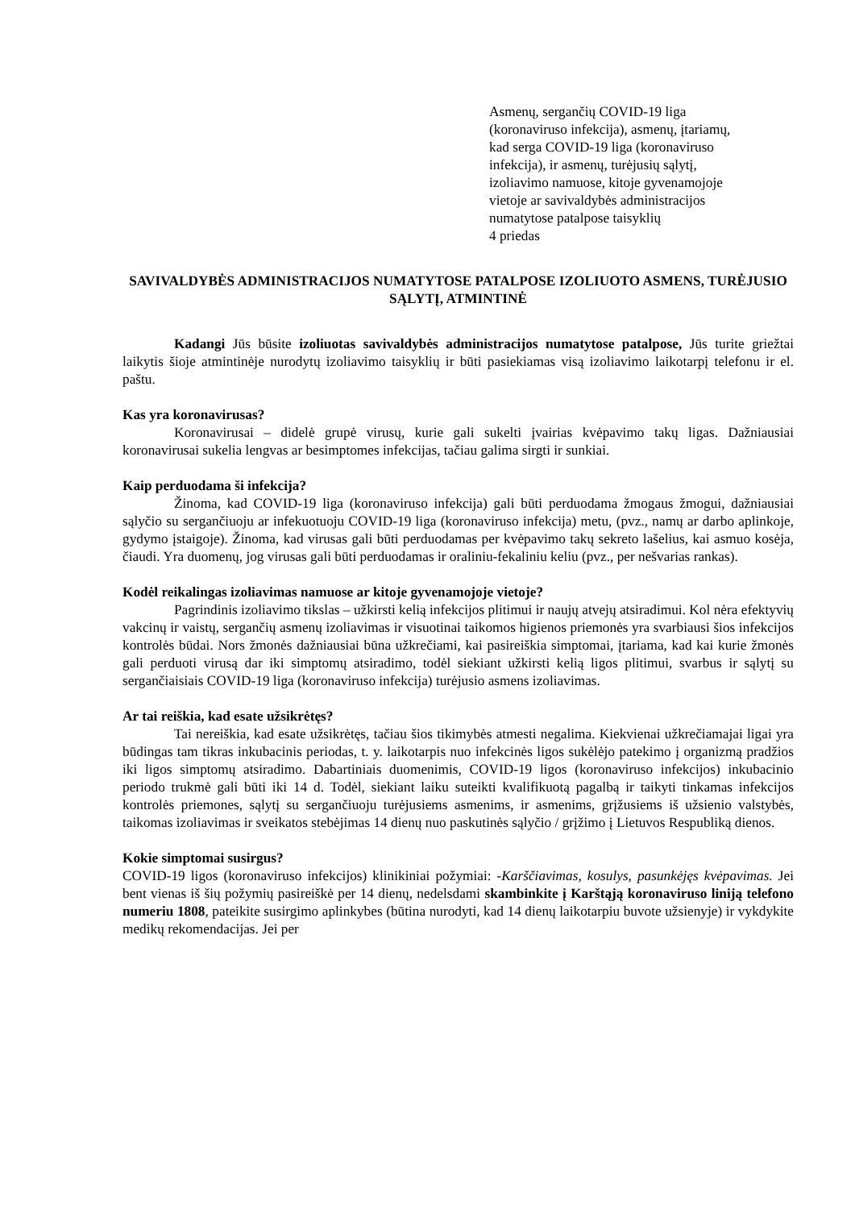Asmenų, sergančių COVID-19 liga
(koronaviruso infekcija), asmenų, įtariamų,
kad serga COVID-19 liga (koronaviruso
infekcija), ir asmenų, turėjusių sąlytį,
izoliavimo namuose, kitoje gyvenamojoje
vietoje ar savivaldybės administracijos
numatytose patalpose taisyklių
4 priedas
SAVIVALDYBĖS ADMINISTRACIJOS NUMATYTOSE PATALPOSE IZOLIUOTO ASMENS, TURĖJUSIO SĄLYTĮ, ATMINTINĖ
Kadangi Jūs būsite izoliuotas savivaldybės administracijos numatytose patalpose, Jūs turite griežtai laikytis šioje atmintinėje nurodytų izoliavimo taisyklių ir būti pasiekiamas visą izoliavimo laikotarpį telefonu ir el. paštu.
Kas yra koronavirusas?
Koronavirusai – didelė grupė virusų, kurie gali sukelti įvairias kvėpavimo takų ligas. Dažniausiai koronavirusai sukelia lengvas ar besimptomes infekcijas, tačiau galima sirgti ir sunkiai.
Kaip perduodama ši infekcija?
Žinoma, kad COVID-19 liga (koronaviruso infekcija) gali būti perduodama žmogaus žmogui, dažniausiai sąlyčio su sergančiuoju ar infekuotuoju COVID-19 liga (koronaviruso infekcija) metu, (pvz., namų ar darbo aplinkoje, gydymo įstaigoje). Žinoma, kad virusas gali būti perduodamas per kvėpavimo takų sekreto lašelius, kai asmuo kosėja, čiaudi. Yra duomenų, jog virusas gali būti perduodamas ir oraliniu-fekaliniu keliu (pvz., per nešvarias rankas).
Kodėl reikalingas izoliavimas namuose ar kitoje gyvenamojoje vietoje?
Pagrindinis izoliavimo tikslas – užkirsti kelią infekcijos plitimui ir naujų atvejų atsiradimui. Kol nėra efektyvių vakcinų ir vaistų, sergančių asmenų izoliavimas ir visuotinai taikomos higienos priemonės yra svarbiausi šios infekcijos kontrolės būdai. Nors žmonės dažniausiai būna užkrečiami, kai pasireiškia simptomai, įtariama, kad kai kurie žmonės gali perduoti virusą dar iki simptomų atsiradimo, todėl siekiant užkirsti kelią ligos plitimui, svarbus ir sąlytį su sergančiaisiais COVID-19 liga (koronaviruso infekcija) turėjusio asmens izoliavimas.
Ar tai reiškia, kad esate užsikrėtęs?
Tai nereiškia, kad esate užsikrėtęs, tačiau šios tikimybės atmesti negalima. Kiekvienai užkrečiamajai ligai yra būdingas tam tikras inkubacinis periodas, t. y. laikotarpis nuo infekcinės ligos sukėlėjo patekimo į organizmą pradžios iki ligos simptomų atsiradimo. Dabartiniais duomenimis, COVID-19 ligos (koronaviruso infekcijos) inkubacinio periodo trukmė gali būti iki 14 d. Todėl, siekiant laiku suteikti kvalifikuotą pagalbą ir taikyti tinkamas infekcijos kontrolės priemones, sąlytį su sergančiuoju turėjusiems asmenims, ir asmenims, grįžusiems iš užsienio valstybės, taikomas izoliavimas ir sveikatos stebėjimas 14 dienų nuo paskutinės sąlyčio / grįžimo į Lietuvos Respubliką dienos.
Kokie simptomai susirgus?
COVID-19 ligos (koronaviruso infekcijos) klinikiniai požymiai: -Karščiavimas, kosulys, pasunkėjęs kvėpavimas. Jei bent vienas iš šių požymių pasireiškė per 14 dienų, nedelsdami skambinkite į Karštąją koronaviruso liniją telefono numeriu 1808, pateikite susirgimo aplinkybes (būtina nurodyti, kad 14 dienų laikotarpiu buvote užsienyje) ir vykdykite medikų rekomendacijas. Jei per